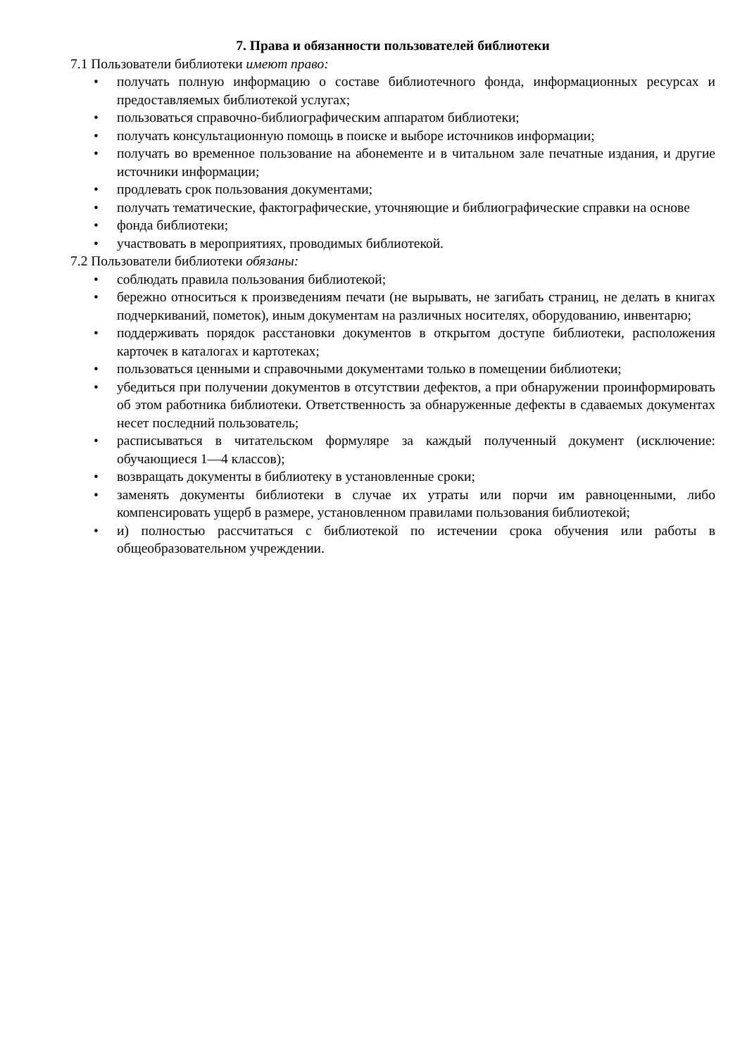7. Права и обязанности пользователей библиотеки
7.1 Пользователи библиотеки имеют право:
• получать полную информацию о составе библиотечного фонда, информационных ресурсах и предоставляемых библиотекой услугах;
• пользоваться справочно-библиографическим аппаратом библиотеки;
• получать консультационную помощь в поиске и выборе источников информации;
• получать во временное пользование на абонементе и в читальном зале печатные издания, и другие источники информации;
• продлевать срок пользования документами;
• получать тематические, фактографические, уточняющие и библиографические справки на основе
• фонда библиотеки;
• участвовать в мероприятиях, проводимых библиотекой.
7.2 Пользователи библиотеки обязаны:
• соблюдать правила пользования библиотекой;
• бережно относиться к произведениям печати (не вырывать, не загибать страниц, не делать в книгах подчеркиваний, пометок), иным документам на различных носителях, оборудованию, инвентарю;
• поддерживать порядок расстановки документов в открытом доступе библиотеки, расположения карточек в каталогах и картотеках;
• пользоваться ценными и справочными документами только в помещении библиотеки;
• убедиться при получении документов в отсутствии дефектов, а при обнаружении проинформировать об этом работника библиотеки. Ответственность за обнаруженные дефекты в сдаваемых документах несет последний пользователь;
• расписываться в читательском формуляре за каждый полученный документ (исключение: обучающиеся 1—4 классов);
• возвращать документы в библиотеку в установленные сроки;
• заменять документы библиотеки в случае их утраты или порчи им равноценными, либо компенсировать ущерб в размере, установленном правилами пользования библиотекой;
• и) полностью рассчитаться с библиотекой по истечении срока обучения или работы в общеобразовательном учреждении.